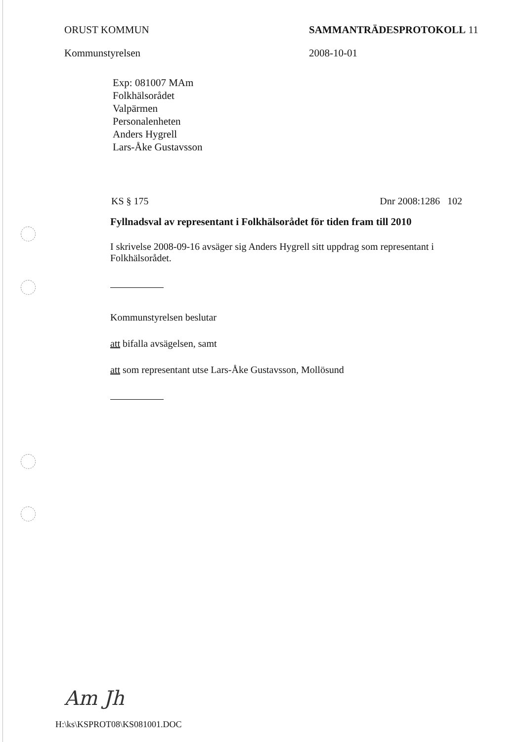ORUST KOMMUN
Kommunstyrelsen
SAMMANTRÄDESPROTOKOLL 11
2008-10-01
Exp: 081007 MAm
Folkhälsorådet
Valpärmen
Personalenheten
Anders Hygrell
Lars-Åke Gustavsson
KS § 175 Dnr 2008:1286 102
Fyllnadsval av representant i Folkhälsorådet för tiden fram till 2010
I skrivelse 2008-09-16 avsäger sig Anders Hygrell sitt uppdrag som representant i Folkhälsorådet.
Kommunstyrelsen beslutar
att bifalla avsägelsen, samt
att som representant utse Lars-Åke Gustavsson, Mollösund
Am Jh
H:\ks\KSPROT08\KS081001.DOC